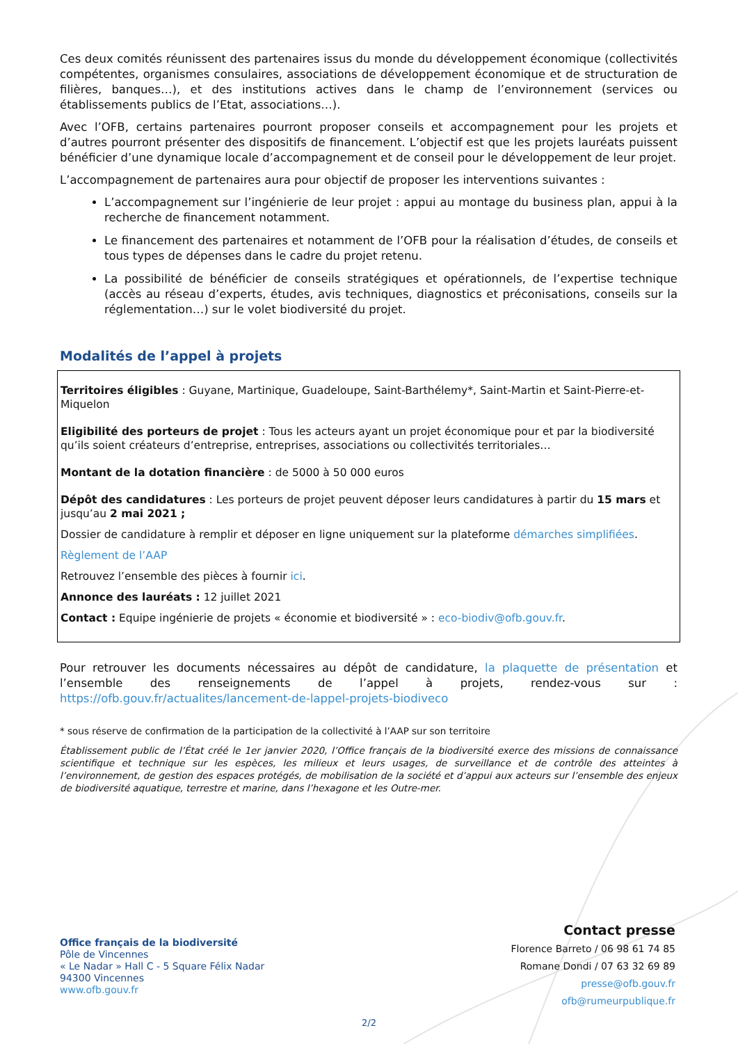Ces deux comités réunissent des partenaires issus du monde du développement économique (collectivités compétentes, organismes consulaires, associations de développement économique et de structuration de filières, banques…), et des institutions actives dans le champ de l’environnement (services ou établissements publics de l’Etat, associations…).
Avec l’OFB, certains partenaires pourront proposer conseils et accompagnement pour les projets et d’autres pourront présenter des dispositifs de financement. L’objectif est que les projets lauréats puissent bénéficier d’une dynamique locale d’accompagnement et de conseil pour le développement de leur projet.
L’accompagnement de partenaires aura pour objectif de proposer les interventions suivantes :
L’accompagnement sur l’ingénierie de leur projet : appui au montage du business plan, appui à la recherche de financement notamment.
Le financement des partenaires et notamment de l’OFB pour la réalisation d’études, de conseils et tous types de dépenses dans le cadre du projet retenu.
La possibilité de bénéficier de conseils stratégiques et opérationnels, de l’expertise technique (accès au réseau d’experts, études, avis techniques, diagnostics et préconisations, conseils sur la réglementation…) sur le volet biodiversité du projet.
Modalités de l’appel à projets
Territoires éligibles : Guyane, Martinique, Guadeloupe, Saint-Barthélemy*, Saint-Martin et Saint-Pierre-et-Miquelon
Eligibilité des porteurs de projet : Tous les acteurs ayant un projet économique pour et par la biodiversité qu’ils soient créateurs d’entreprise, entreprises, associations ou collectivités territoriales…
Montant de la dotation financière : de 5000 à 50 000 euros
Dépôt des candidatures : Les porteurs de projet peuvent déposer leurs candidatures à partir du 15 mars et jusqu’au 2 mai 2021 ;
Dossier de candidature à remplir et déposer en ligne uniquement sur la plateforme démarches simplifiées.
Règlement de l’AAP
Retrouvez l’ensemble des pièces à fournir ici.
Annonce des lauréats : 12 juillet 2021
Contact : Equipe ingénierie de projets « économie et biodiversité » : eco-biodiv@ofb.gouv.fr.
Pour retrouver les documents nécessaires au dépôt de candidature, la plaquette de présentation et l’ensemble des renseignements de l’appel à projets, rendez-vous sur : https://ofb.gouv.fr/actualites/lancement-de-lappel-projets-biodiveco
* sous réserve de confirmation de la participation de la collectivité à l’AAP sur son territoire
Établissement public de l’État créé le 1er janvier 2020, l’Office français de la biodiversité exerce des missions de connaissance scientifique et technique sur les espèces, les milieux et leurs usages, de surveillance et de contrôle des atteintes à l’environnement, de gestion des espaces protégés, de mobilisation de la société et d’appui aux acteurs sur l’ensemble des enjeux de biodiversité aquatique, terrestre et marine, dans l’hexagone et les Outre-mer.
Office français de la biodiversité
Pôle de Vincennes
« Le Nadar » Hall C - 5 Square Félix Nadar
94300 Vincennes
www.ofb.gouv.fr
Contact presse
Florence Barreto / 06 98 61 74 85
Romane Dondi / 07 63 32 69 89
presse@ofb.gouv.fr
ofb@rumeurpublique.fr
2/2